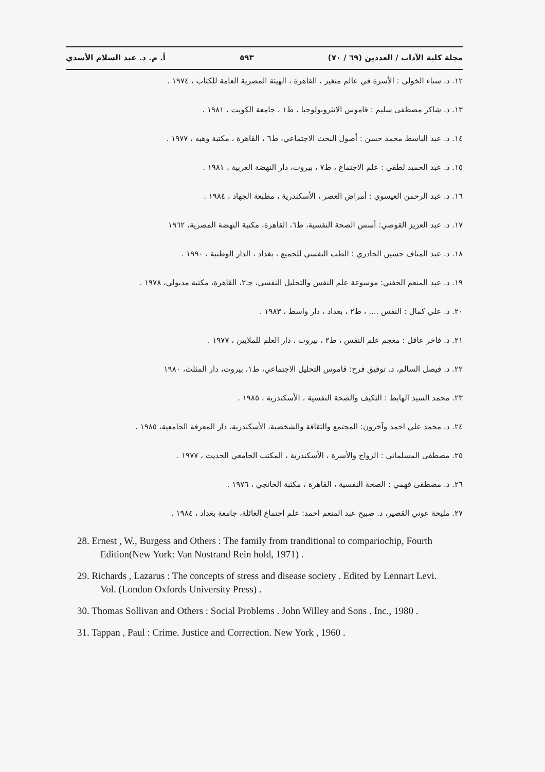مجلة كلية الآداب / العددين (٦٩ / ٧٠) ٥٩٣ أ. م. د. عبد السلام الأسدي
١٢. د. سناء الخولي : الأسرة في عالم متغير ، القاهرة ، الهيئة المصرية العامة للكتاب ، ١٩٧٤ .
١٣. د. شاكر مصطفى سليم : قاموس الانثروبولوجيا ، ط١ ، جامعة الكويت ، ١٩٨١ .
١٤. د. عبد الباسط محمد حسن : أصول البحث الاجتماعي، ط٦ ، القاهرة ، مكتبة وهبه ، ١٩٧٧ .
١٥. د. عبد الحميد لطفي : علم الاجتماع ، ط٧ ، بيروت، دار النهضة العربية ، ١٩٨١ .
١٦. د. عبد الرحمن العيسوي : أمراض العصر ، الأسكندرية ، مطبعة الجهاد ، ١٩٨٤ .
١٧. د. عبد العزيز القوصي: أسس الصحة النفسية، ط٦، القاهرة، مكتبة النهضة المصرية، ١٩٦٢
١٨. د. عبد المناف حسين الجادري : الطب النفسي للجميع ، بغداد ، الدار الوطنية ، ١٩٩٠ .
١٩. د. عبد المنعم الحفني: موسوعة علم النفس والتحليل النفسي، جـ٢، القاهرة، مكتبة مدبولي، ١٩٧٨ .
٢٠. د. علي كمال : النفس .... ، ط٢ ، بغداد ، دار واسط ، ١٩٨٣ .
٢١. د. فاخر عاقل : معجم علم النفس ، ط٢ ، بيروت ، دار العلم للملايين ، ١٩٧٧ .
٢٢. د. فيصل السالم، د. توفيق فرح: قاموس التحليل الاجتماعي، ط١، بيروت، دار المثلث، ١٩٨٠
٢٣. محمد السيد الهابط : التكيف والصحة النفسية ، الأسكندرية ، ١٩٨٥ .
٢٤. د. محمد علي احمد وآخرون: المجتمع والثقافة والشخصية، الأسكندرية، دار المعرفة الجامعية، ١٩٨٥ .
٢٥. مصطفى المسلماني : الزواج والأسرة ، الأسكندرية ، المكتب الجامعي الحديث ، ١٩٧٧ .
٢٦. د. مصطفى فهمي : الصحة النفسية ، القاهرة ، مكتبة الخانجي ، ١٩٧٦ .
٢٧. مليحة عوني القصير، د. صبيح عبد المنعم احمد: علم اجتماع العائلة، جامعة بغداد ، ١٩٨٤ .
28. Ernest , W., Burgess and Others : The family from tranditional to compariochip, Fourth Edition(New York: Van Nostrand Rein hold, 1971) .
29. Richards , Lazarus : The concepts of stress and disease society . Edited by Lennart Levi. Vol. (London Oxfords University Press) .
30. Thomas Sollivan and Others : Social Problems . John Willey and Sons . Inc., 1980 .
31. Tappan , Paul : Crime. Justice and Correction. New York , 1960 .